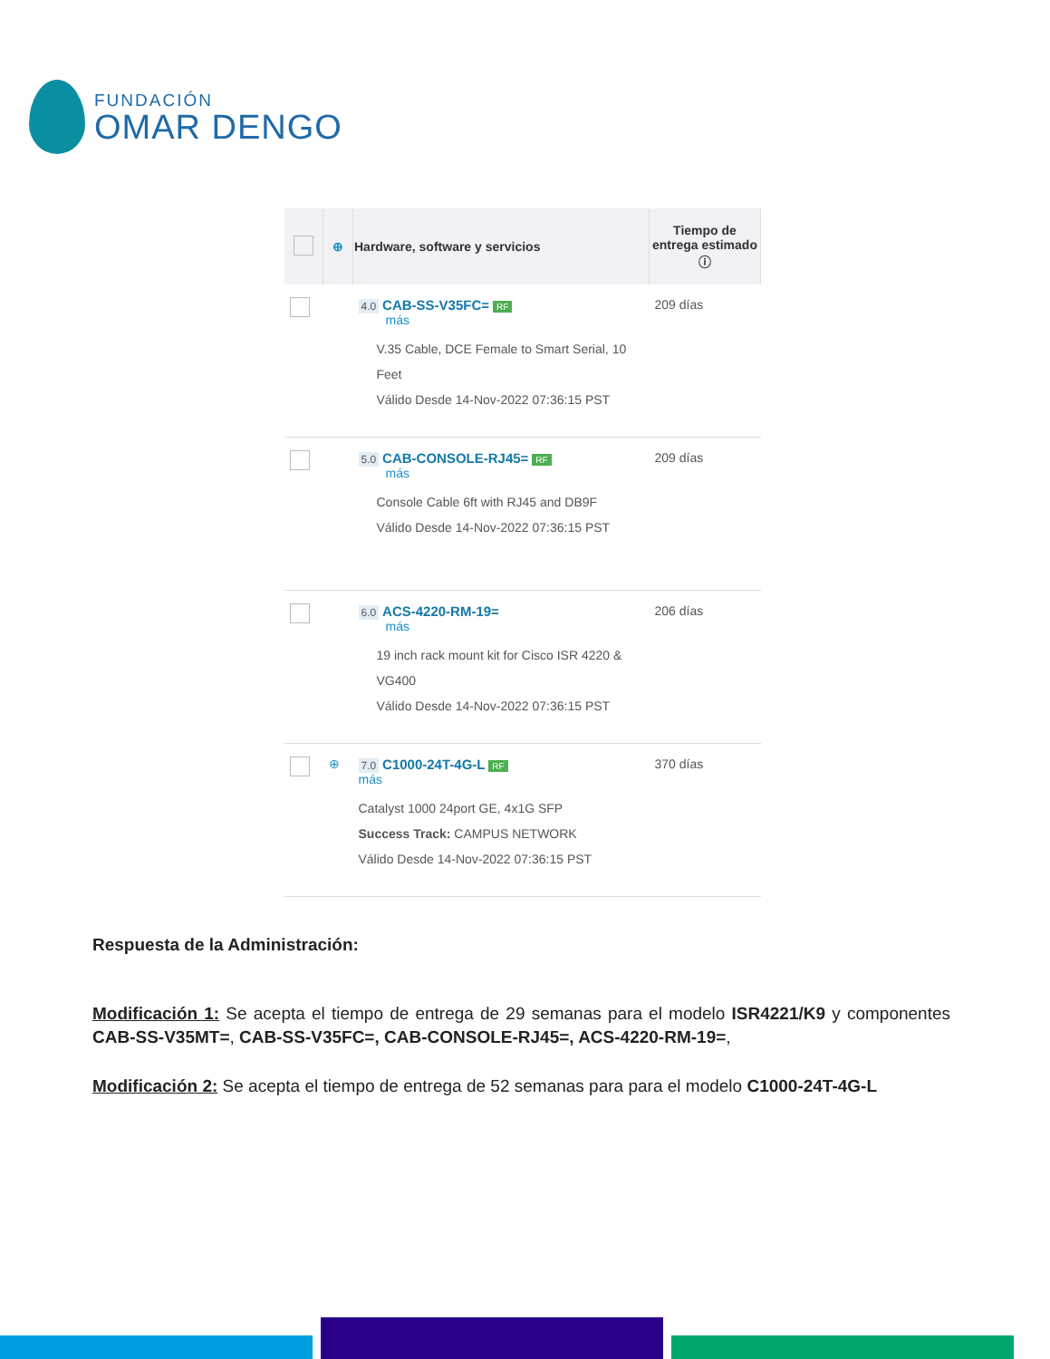FUNDACIÓN
OMAR DENGO
| | ⊕ | Hardware, software y servicios | Tiempo de entrega estimado ⓘ |
| --- | --- | --- | --- |
| | | 4.0 CAB-SS-V35FC= RF más V.35 Cable, DCE Female to Smart Serial, 10 Feet Válido Desde 14-Nov-2022 07:36:15 PST | 209 días |
| | | 5.0 CAB-CONSOLE-RJ45= RF más Console Cable 6ft with RJ45 and DB9F Válido Desde 14-Nov-2022 07:36:15 PST | 209 días |
| | | 6.0 ACS-4220-RM-19= más 19 inch rack mount kit for Cisco ISR 4220 & VG400 Válido Desde 14-Nov-2022 07:36:15 PST | 206 días |
| | ⊕ | 7.0 C1000-24T-4G-L RF más Catalyst 1000 24port GE, 4x1G SFP Success Track: CAMPUS NETWORK Válido Desde 14-Nov-2022 07:36:15 PST | 370 días |
Respuesta de la Administración:
Modificación 1: Se acepta el tiempo de entrega de 29 semanas para el modelo ISR4221/K9 y componentes CAB-SS-V35MT=, CAB-SS-V35FC=, CAB-CONSOLE-RJ45=, ACS-4220-RM-19=,
Modificación 2: Se acepta el tiempo de entrega de 52 semanas para para el modelo C1000-24T-4G-L